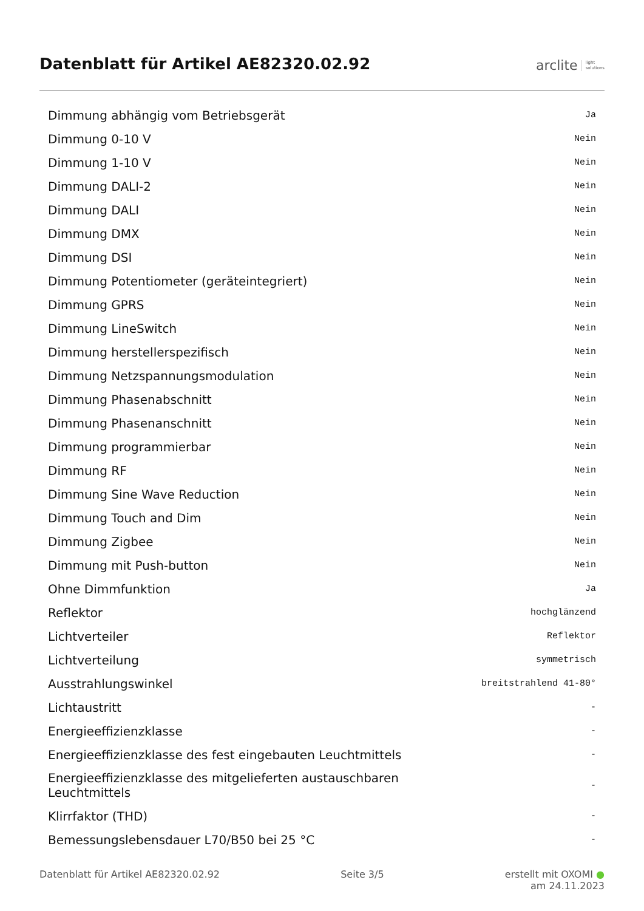Datenblatt für Artikel AE82320.02.92
arclite light
solutions
| Dimmung abhängig vom Betriebsgerät | Ja |
| Dimmung 0-10 V | Nein |
| Dimmung 1-10 V | Nein |
| Dimmung DALI-2 | Nein |
| Dimmung DALI | Nein |
| Dimmung DMX | Nein |
| Dimmung DSI | Nein |
| Dimmung Potentiometer (geräteintegriert) | Nein |
| Dimmung GPRS | Nein |
| Dimmung LineSwitch | Nein |
| Dimmung herstellerspezifisch | Nein |
| Dimmung Netzspannungsmodulation | Nein |
| Dimmung Phasenabschnitt | Nein |
| Dimmung Phasenanschnitt | Nein |
| Dimmung programmierbar | Nein |
| Dimmung RF | Nein |
| Dimmung Sine Wave Reduction | Nein |
| Dimmung Touch and Dim | Nein |
| Dimmung Zigbee | Nein |
| Dimmung mit Push-button | Nein |
| Ohne Dimmfunktion | Ja |
| Reflektor | hochglänzend |
| Lichtverteiler | Reflektor |
| Lichtverteilung | symmetrisch |
| Ausstrahlungswinkel | breitstrahlend 41-80° |
| Lichtaustritt | - |
| Energieeffizienzklasse | - |
| Energieeffizienzklasse des fest eingebauten Leuchtmittels | - |
| Energieeffizienzklasse des mitgelieferten austauschbaren Leuchtmittels | - |
| Klirrfaktor (THD) | - |
| Bemessungslebensdauer L70/B50 bei 25 °C | - |
Datenblatt für Artikel AE82320.02.92 Seite 3/5 erstellt mit OXOMI ●
am 24.11.2023